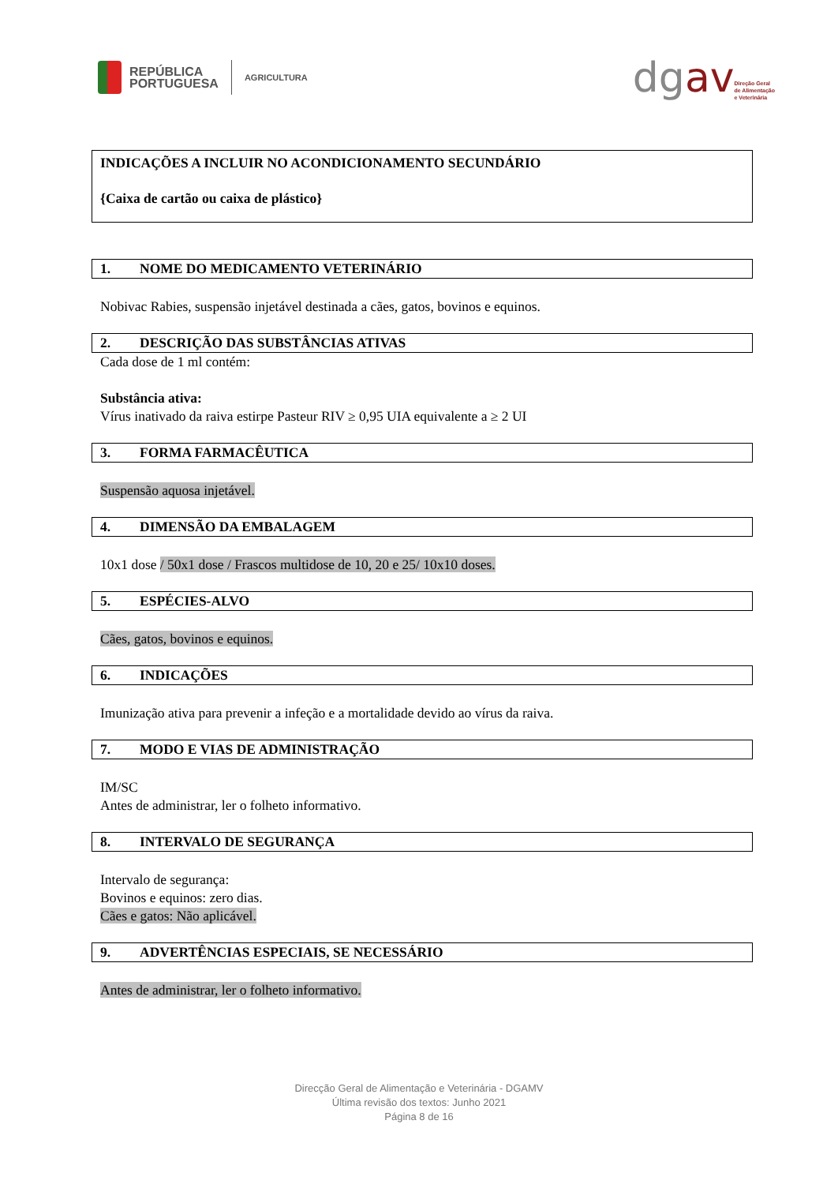REPÚBLICA
PORTUGUESA
AGRICULTURA
dgav
Direção Geral
de Alimentação
e Veterinária
INDICAÇÕES A INCLUIR NO ACONDICIONAMENTO SECUNDÁRIO
{Caixa de cartão ou caixa de plástico}
1. NOME DO MEDICAMENTO VETERINÁRIO
Nobivac Rabies, suspensão injetável destinada a cães, gatos, bovinos e equinos.
2. DESCRIÇÃO DAS SUBSTÂNCIAS ATIVAS
Cada dose de 1 ml contém:
Substância ativa:
Vírus inativado da raiva estirpe Pasteur RIV ≥ 0,95 UIA equivalente a ≥ 2 UI
3. FORMA FARMACÊUTICA
Suspensão aquosa injetável.
4. DIMENSÃO DA EMBALAGEM
10x1 dose / 50x1 dose / Frascos multidose de 10, 20 e 25/ 10x10 doses.
5. ESPÉCIES-ALVO
Cães, gatos, bovinos e equinos.
6. INDICAÇÕES
Imunização ativa para prevenir a infeção e a mortalidade devido ao vírus da raiva.
7. MODO E VIAS DE ADMINISTRAÇÃO
IM/SC
Antes de administrar, ler o folheto informativo.
8. INTERVALO DE SEGURANÇA
Intervalo de segurança:
Bovinos e equinos: zero dias.
Cães e gatos: Não aplicável.
9. ADVERTÊNCIAS ESPECIAIS, SE NECESSÁRIO
Antes de administrar, ler o folheto informativo.
Direcção Geral de Alimentação e Veterinária - DGAMV
Última revisão dos textos: Junho 2021
Página 8 de 16